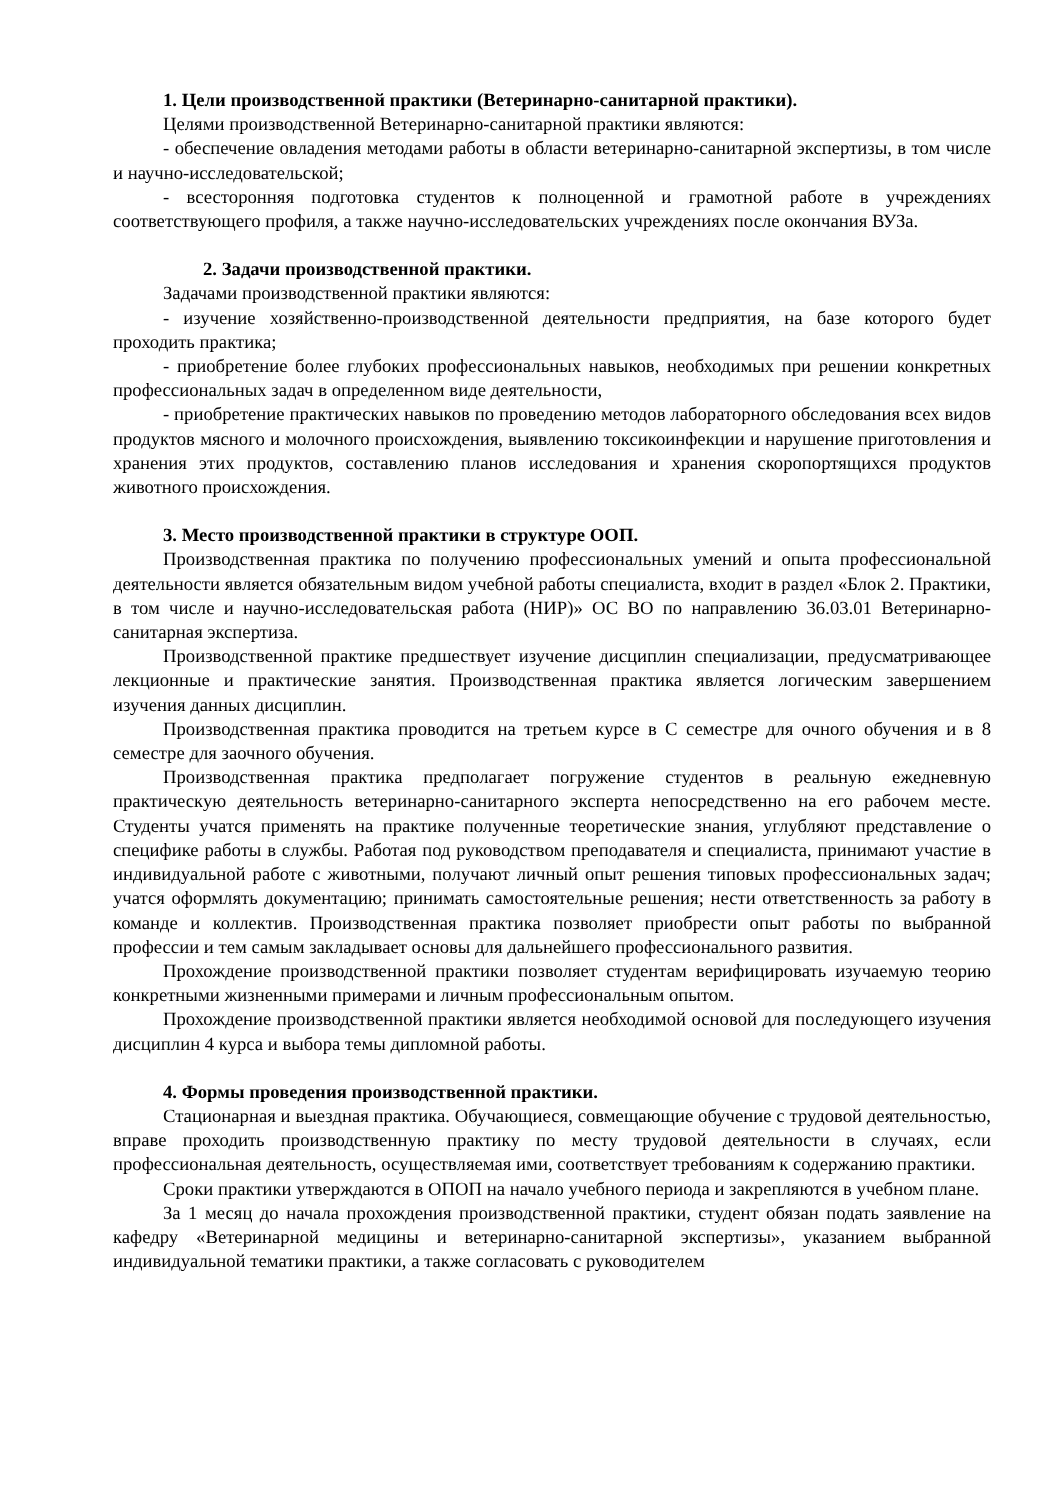1. Цели производственной практики (Ветеринарно-санитарной практики).
Целями производственной Ветеринарно-санитарной практики являются:
- обеспечение овладения методами работы в области ветеринарно-санитарной экспертизы, в том числе и научно-исследовательской;
- всесторонняя подготовка студентов к полноценной и грамотной работе в учреждениях соответствующего профиля, а также научно-исследовательских учреждениях после окончания ВУЗа.
2. Задачи производственной практики.
Задачами производственной практики являются:
- изучение хозяйственно-производственной деятельности предприятия, на базе которого будет проходить практика;
- приобретение более глубоких профессиональных навыков, необходимых при решении конкретных профессиональных задач в определенном виде деятельности,
- приобретение практических навыков по проведению методов лабораторного обследования всех видов продуктов мясного и молочного происхождения, выявлению токсикоинфекции и нарушение приготовления и хранения этих продуктов, составлению планов исследования и хранения скоропортящихся продуктов животного происхождения.
3. Место производственной практики в структуре ООП.
Производственная практика по получению профессиональных умений и опыта профессиональной деятельности является обязательным видом учебной работы специалиста, входит в раздел «Блок 2. Практики, в том числе и научно-исследовательская работа (НИР)» ОС ВО по направлению 36.03.01 Ветеринарно-санитарная экспертиза.
Производственной практике предшествует изучение дисциплин специализации, предусматривающее лекционные и практические занятия. Производственная практика является логическим завершением изучения данных дисциплин.
Производственная практика проводится на третьем курсе в С семестре для очного обучения и в 8 семестре для заочного обучения.
Производственная практика предполагает погружение студентов в реальную ежедневную практическую деятельность ветеринарно-санитарного эксперта непосредственно на его рабочем месте. Студенты учатся применять на практике полученные теоретические знания, углубляют представление о специфике работы в службы. Работая под руководством преподавателя и специалиста, принимают участие в индивидуальной работе с животными, получают личный опыт решения типовых профессиональных задач; учатся оформлять документацию; принимать самостоятельные решения; нести ответственность за работу в команде и коллектив. Производственная практика позволяет приобрести опыт работы по выбранной профессии и тем самым закладывает основы для дальнейшего профессионального развития.
Прохождение производственной практики позволяет студентам верифицировать изучаемую теорию конкретными жизненными примерами и личным профессиональным опытом.
Прохождение производственной практики является необходимой основой для последующего изучения дисциплин 4 курса и выбора темы дипломной работы.
4. Формы проведения производственной практики.
Стационарная и выездная практика. Обучающиеся, совмещающие обучение с трудовой деятельностью, вправе проходить производственную практику по месту трудовой деятельности в случаях, если профессиональная деятельность, осуществляемая ими, соответствует требованиям к содержанию практики.
Сроки практики утверждаются в ОПОП на начало учебного периода и закрепляются в учебном плане.
За 1 месяц до начала прохождения производственной практики, студент обязан подать заявление на кафедру «Ветеринарной медицины и ветеринарно-санитарной экспертизы», указанием выбранной индивидуальной тематики практики, а также согласовать с руководителем